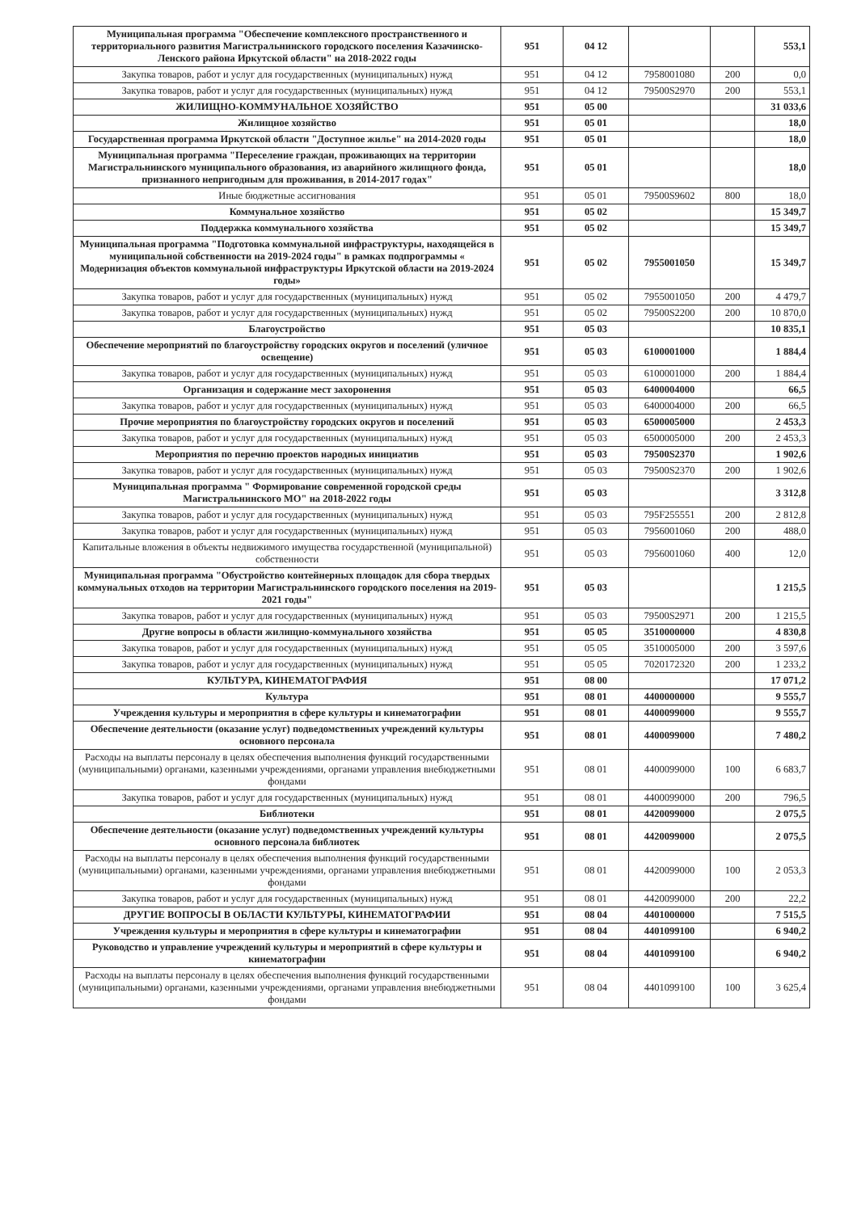| Муниципальная программа "Обеспечение комплексного пространственного и территориального развития Магистральнинского городского поселения Казачинско-Ленского района Иркутской области" на 2018-2022 годы | 951 | 04 12 | | | 553,1 |
| Закупка товаров, работ и услуг для государственных (муниципальных) нужд | 951 | 04 12 | 7958001080 | 200 | 0,0 |
| Закупка товаров, работ и услуг для государственных (муниципальных) нужд | 951 | 04 12 | 79500S2970 | 200 | 553,1 |
| ЖИЛИЩНО-КОММУНАЛЬНОЕ ХОЗЯЙСТВО | 951 | 05 00 | | | 31 033,6 |
| Жилищное хозяйство | 951 | 05 01 | | | 18,0 |
| Государственная программа Иркутской области "Доступное жилье" на 2014-2020 годы | 951 | 05 01 | | | 18,0 |
| Муниципальная программа "Переселение граждан, проживающих на территории Магистральнинского муниципального образования, из аварийного жилищного фонда, признанного непригодным для проживания, в 2014-2017 годах" | 951 | 05 01 | | | 18,0 |
| Иные бюджетные ассигнования | 951 | 05 01 | 79500S9602 | 800 | 18,0 |
| Коммунальное хозяйство | 951 | 05 02 | | | 15 349,7 |
| Поддержка коммунального хозяйства | 951 | 05 02 | | | 15 349,7 |
| Муниципальная программа "Подготовка коммунальной инфраструктуры, находящейся в муниципальной собственности на 2019-2024 годы" в рамках подпрограммы « Модернизация объектов коммунальной инфраструктуры Иркутской области на 2019-2024 годы» | 951 | 05 02 | 7955001050 | | 15 349,7 |
| Закупка товаров, работ и услуг для государственных (муниципальных) нужд | 951 | 05 02 | 7955001050 | 200 | 4 479,7 |
| Закупка товаров, работ и услуг для государственных (муниципальных) нужд | 951 | 05 02 | 79500S2200 | 200 | 10 870,0 |
| Благоустройство | 951 | 05 03 | | | 10 835,1 |
| Обеспечение мероприятий по благоустройству городских округов и поселений (уличное освещение) | 951 | 05 03 | 6100001000 | | 1 884,4 |
| Закупка товаров, работ и услуг для государственных (муниципальных) нужд | 951 | 05 03 | 6100001000 | 200 | 1 884,4 |
| Организация и содержание мест захоронения | 951 | 05 03 | 6400004000 | | 66,5 |
| Закупка товаров, работ и услуг для государственных (муниципальных) нужд | 951 | 05 03 | 6400004000 | 200 | 66,5 |
| Прочие мероприятия по благоустройству городских округов и поселений | 951 | 05 03 | 6500005000 | | 2 453,3 |
| Закупка товаров, работ и услуг для государственных (муниципальных) нужд | 951 | 05 03 | 6500005000 | 200 | 2 453,3 |
| Мероприятия по перечню проектов народных инициатив | 951 | 05 03 | 79500S2370 | | 1 902,6 |
| Закупка товаров, работ и услуг для государственных (муниципальных) нужд | 951 | 05 03 | 79500S2370 | 200 | 1 902,6 |
| Муниципальная программа " Формирование современной городской среды Магистральнинского МО" на 2018-2022 годы | 951 | 05 03 | | | 3 312,8 |
| Закупка товаров, работ и услуг для государственных (муниципальных) нужд | 951 | 05 03 | 795F255551 | 200 | 2 812,8 |
| Закупка товаров, работ и услуг для государственных (муниципальных) нужд | 951 | 05 03 | 7956001060 | 200 | 488,0 |
| Капитальные вложения в объекты недвижимого имущества государственной (муниципальной) собственности | 951 | 05 03 | 7956001060 | 400 | 12,0 |
| Муниципальная программа "Обустройство контейнерных площадок для сбора твердых коммунальных отходов на территории Магистральнинского городского поселения на 2019-2021 годы" | 951 | 05 03 | | | 1 215,5 |
| Закупка товаров, работ и услуг для государственных (муниципальных) нужд | 951 | 05 03 | 79500S2971 | 200 | 1 215,5 |
| Другие вопросы в области жилищно-коммунального хозяйства | 951 | 05 05 | 3510000000 | | 4 830,8 |
| Закупка товаров, работ и услуг для государственных (муниципальных) нужд | 951 | 05 05 | 3510005000 | 200 | 3 597,6 |
| Закупка товаров, работ и услуг для государственных (муниципальных) нужд | 951 | 05 05 | 7020172320 | 200 | 1 233,2 |
| КУЛЬТУРА, КИНЕМАТОГРАФИЯ | 951 | 08 00 | | | 17 071,2 |
| Культура | 951 | 08 01 | 4400000000 | | 9 555,7 |
| Учреждения культуры и мероприятия в сфере культуры и кинематографии | 951 | 08 01 | 4400099000 | | 9 555,7 |
| Обеспечение деятельности (оказание услуг) подведомственных учреждений культуры основного персонала | 951 | 08 01 | 4400099000 | | 7 480,2 |
| Расходы на выплаты персоналу в целях обеспечения выполнения функций государственными (муниципальными) органами, казенными учреждениями, органами управления внебюджетными фондами | 951 | 08 01 | 4400099000 | 100 | 6 683,7 |
| Закупка товаров, работ и услуг для государственных (муниципальных) нужд | 951 | 08 01 | 4400099000 | 200 | 796,5 |
| Библиотеки | 951 | 08 01 | 4420099000 | | 2 075,5 |
| Обеспечение деятельности (оказание услуг) подведомственных учреждений культуры основного персонала библиотек | 951 | 08 01 | 4420099000 | | 2 075,5 |
| Расходы на выплаты персоналу в целях обеспечения выполнения функций государственными (муниципальными) органами, казенными учреждениями, органами управления внебюджетными фондами | 951 | 08 01 | 4420099000 | 100 | 2 053,3 |
| Закупка товаров, работ и услуг для государственных (муниципальных) нужд | 951 | 08 01 | 4420099000 | 200 | 22,2 |
| ДРУГИЕ ВОПРОСЫ В ОБЛАСТИ КУЛЬТУРЫ, КИНЕМАТОГРАФИИ | 951 | 08 04 | 4401000000 | | 7 515,5 |
| Учреждения культуры и мероприятия в сфере культуры и кинематографии | 951 | 08 04 | 4401099100 | | 6 940,2 |
| Руководство и управление учреждений культуры и мероприятий в сфере культуры и кинематографии | 951 | 08 04 | 4401099100 | | 6 940,2 |
| Расходы на выплаты персоналу в целях обеспечения выполнения функций государственными (муниципальными) органами, казенными учреждениями, органами управления внебюджетными фондами | 951 | 08 04 | 4401099100 | 100 | 3 625,4 |